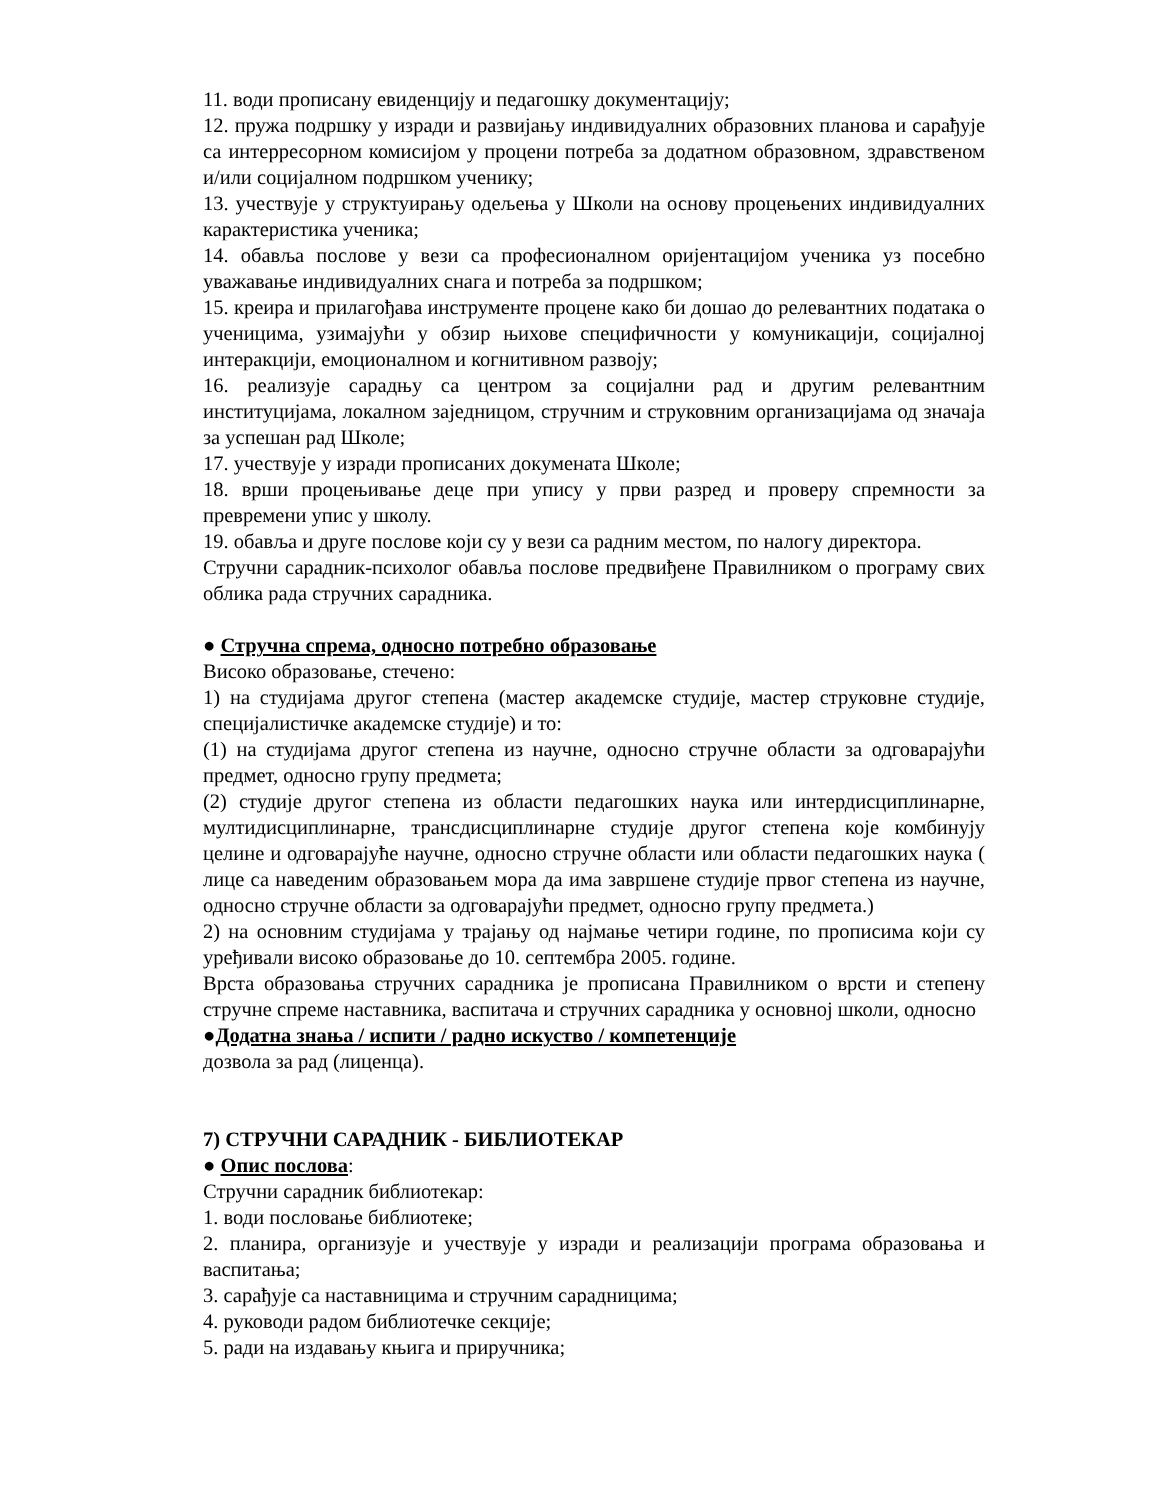11. води прописану евиденцију и педагошку документацију;
12. пружа подршку у изради и развијању индивидуалних образовних планова и сарађује са интерресорном комисијом у процени потреба за додатном образовном, здравственом и/или социјалном подршком ученику;
13. учествује у структуирању одељења у Школи на основу процењених индивидуалних карактеристика ученика;
14. обавља послове у вези са професионалном оријентацијом ученика уз посебно уважавање индивидуалних снага и потреба за подршком;
15. креира и прилагођава инструменте процене како би дошао до релевантних података о ученицима, узимајући у обзир њихове специфичности у комуникацији, социјалној интеракцији, емоционалном и когнитивном развоју;
16. реализује сарадњу са центром за социјални рад и другим релевантним институцијама, локалном заједницом, стручним и струковним организацијама од значаја за успешан рад Школе;
17. учествује у изради прописаних докумената Школе;
18. врши процењивање деце при упису у први разред и проверу спремности за превремени упис у школу.
19. обавља и друге послове који су у вези са радним местом, по налогу директора.
Стручни сарадник-психолог обавља послове предвиђене Правилником о програму свих облика рада стручних сарадника.
● Стручна спрема, односно потребно образовање
Високо образовање, стечено:
1) на студијама другог степена (мастер академске студије, мастер струковне студије, специјалистичке академске студије) и то:
(1) на студијама другог степена из научне, односно стручне области за одговарајући предмет, односно групу предмета;
(2) студије другог степена из области педагошких наука или интердисциплинарне, мултидисциплинарне, трансдисциплинарне студије другог степена које комбинују целине и одговарајуће научне, односно стручне области или области педагошких наука ( лице са наведеним образовањем мора да има завршене студије првог степена из научне, односно стручне области за одговарајући предмет, односно групу предмета.)
2) на основним студијама у трајању од најмање четири године, по прописима који су уређивали високо образовање до 10. септембра 2005. године.
Врста образовања стручних сарадника је прописана Правилником о врсти и степену стручне спреме наставника, васпитача и стручних сарадника у основној школи, односно
●Додатна знања / испити / радно искуство / компетенције
дозвола за рад (лиценца).
7) СТРУЧНИ САРАДНИК - БИБЛИОТЕКАР
● Опис послова:
Стручни сарадник библиотекар:
1. води пословање библиотеке;
2. планира, организује и учествује у изради и реализацији програма образовања и васпитања;
3. сарађује са наставницима и стручним сарадницима;
4. руководи радом библиотечке секције;
5. ради на издавању књига и приручника;